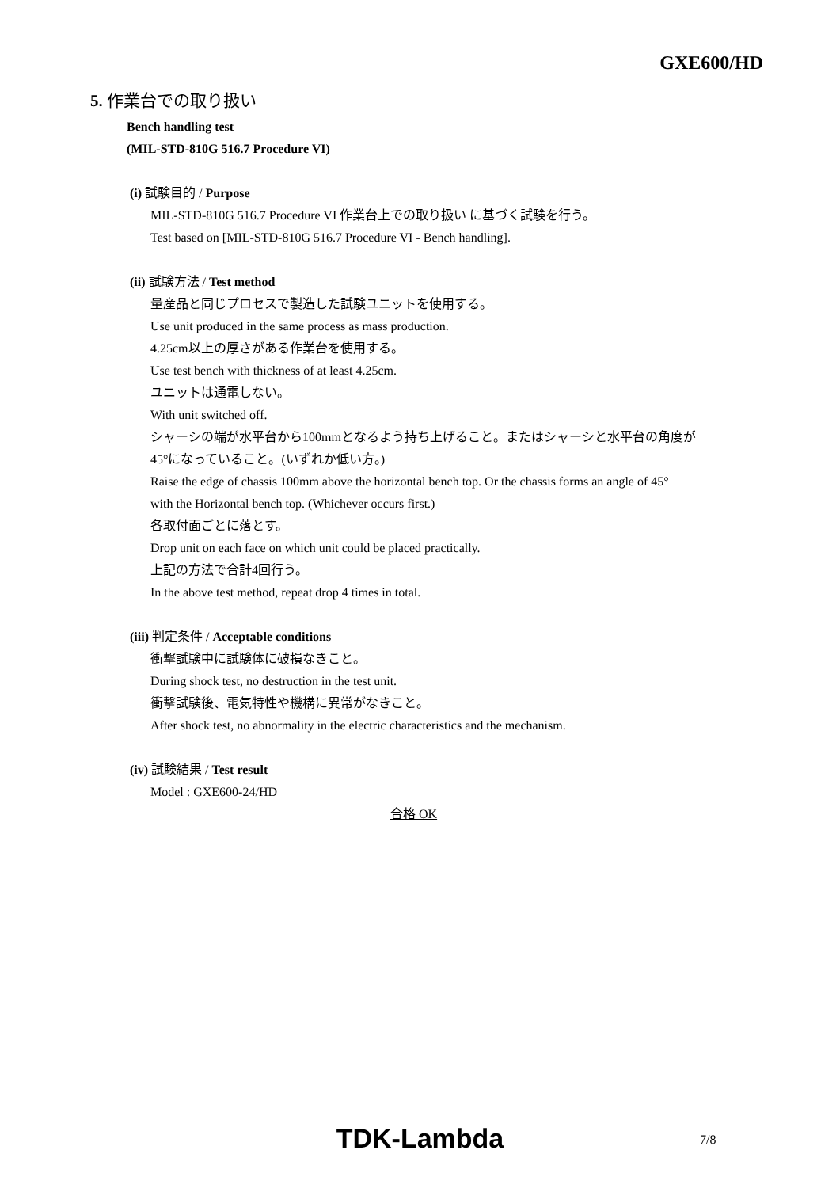GXE600/HD
5. 作業台での取り扱い
Bench handling test
(MIL-STD-810G 516.7 Procedure VI)
(i) 試験目的 / Purpose
MIL-STD-810G 516.7 Procedure VI 作業台上での取り扱い に基づく試験を行う。
Test based on [MIL-STD-810G 516.7 Procedure VI - Bench handling].
(ii) 試験方法 / Test method
量産品と同じプロセスで製造した試験ユニットを使用する。
Use unit produced in the same process as mass production.
4.25cm以上の厚さがある作業台を使用する。
Use test bench with thickness of at least 4.25cm.
ユニットは通電しない。
With unit switched off.
シャーシの端が水平台から100mmとなるよう持ち上げること。またはシャーシと水平台の角度が
45°になっていること。(いずれか低い方。)
Raise the edge of chassis 100mm above the horizontal bench top. Or the chassis forms an angle of 45°
with the Horizontal bench top. (Whichever occurs first.)
各取付面ごとに落とす。
Drop unit on each face on which unit could be placed practically.
上記の方法で合計4回行う。
In the above test method, repeat drop 4 times in total.
(iii) 判定条件 / Acceptable conditions
衝撃試験中に試験体に破損なきこと。
During shock test, no destruction in the test unit.
衝撃試験後、電気特性や機構に異常がなきこと。
After shock test, no abnormality in the electric characteristics and the mechanism.
(iv) 試験結果 / Test result
Model : GXE600-24/HD
合格 OK
TDK-Lambda 7/8